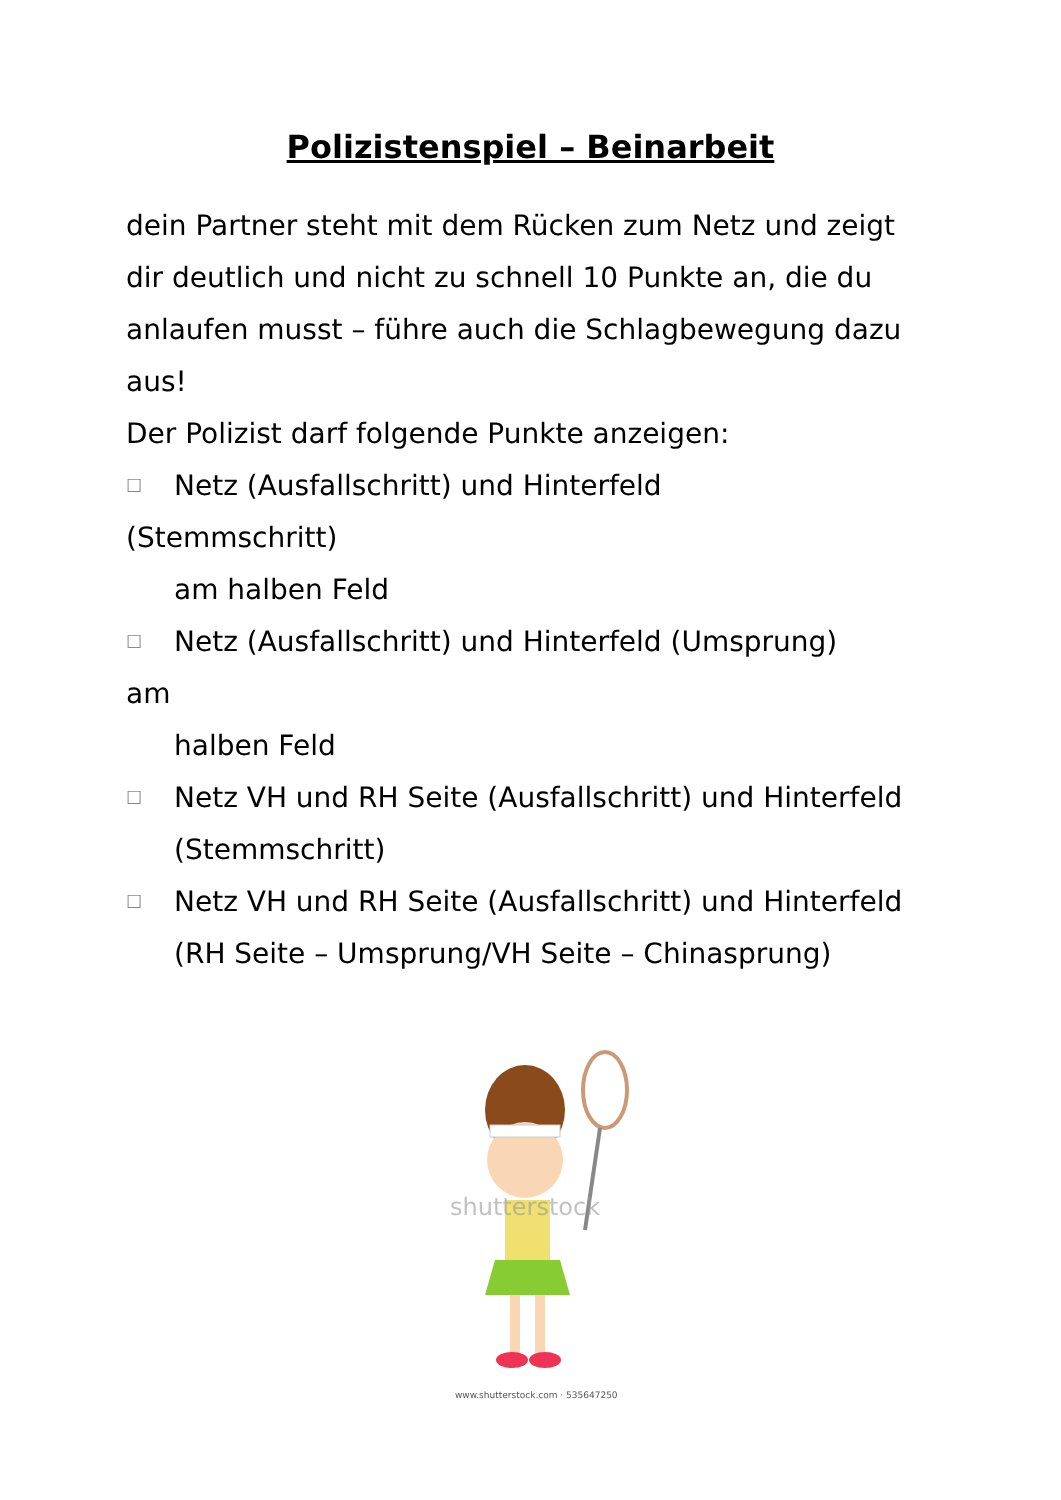Polizistenspiel – Beinarbeit
dein Partner steht mit dem Rücken zum Netz und zeigt dir deutlich und nicht zu schnell 10 Punkte an, die du anlaufen musst – führe auch die Schlagbewegung dazu aus!
Der Polizist darf folgende Punkte anzeigen:
☐ Netz (Ausfallschritt) und Hinterfeld
(Stemmschritt)
am halben Feld
☐ Netz (Ausfallschritt) und Hinterfeld (Umsprung)
am
halben Feld
☐ Netz VH und RH Seite (Ausfallschritt) und Hinterfeld (Stemmschritt)
☐ Netz VH und RH Seite (Ausfallschritt) und Hinterfeld (RH Seite – Umsprung/VH Seite – Chinasprung)
shutterstock
www.shutterstock.com · 535647250